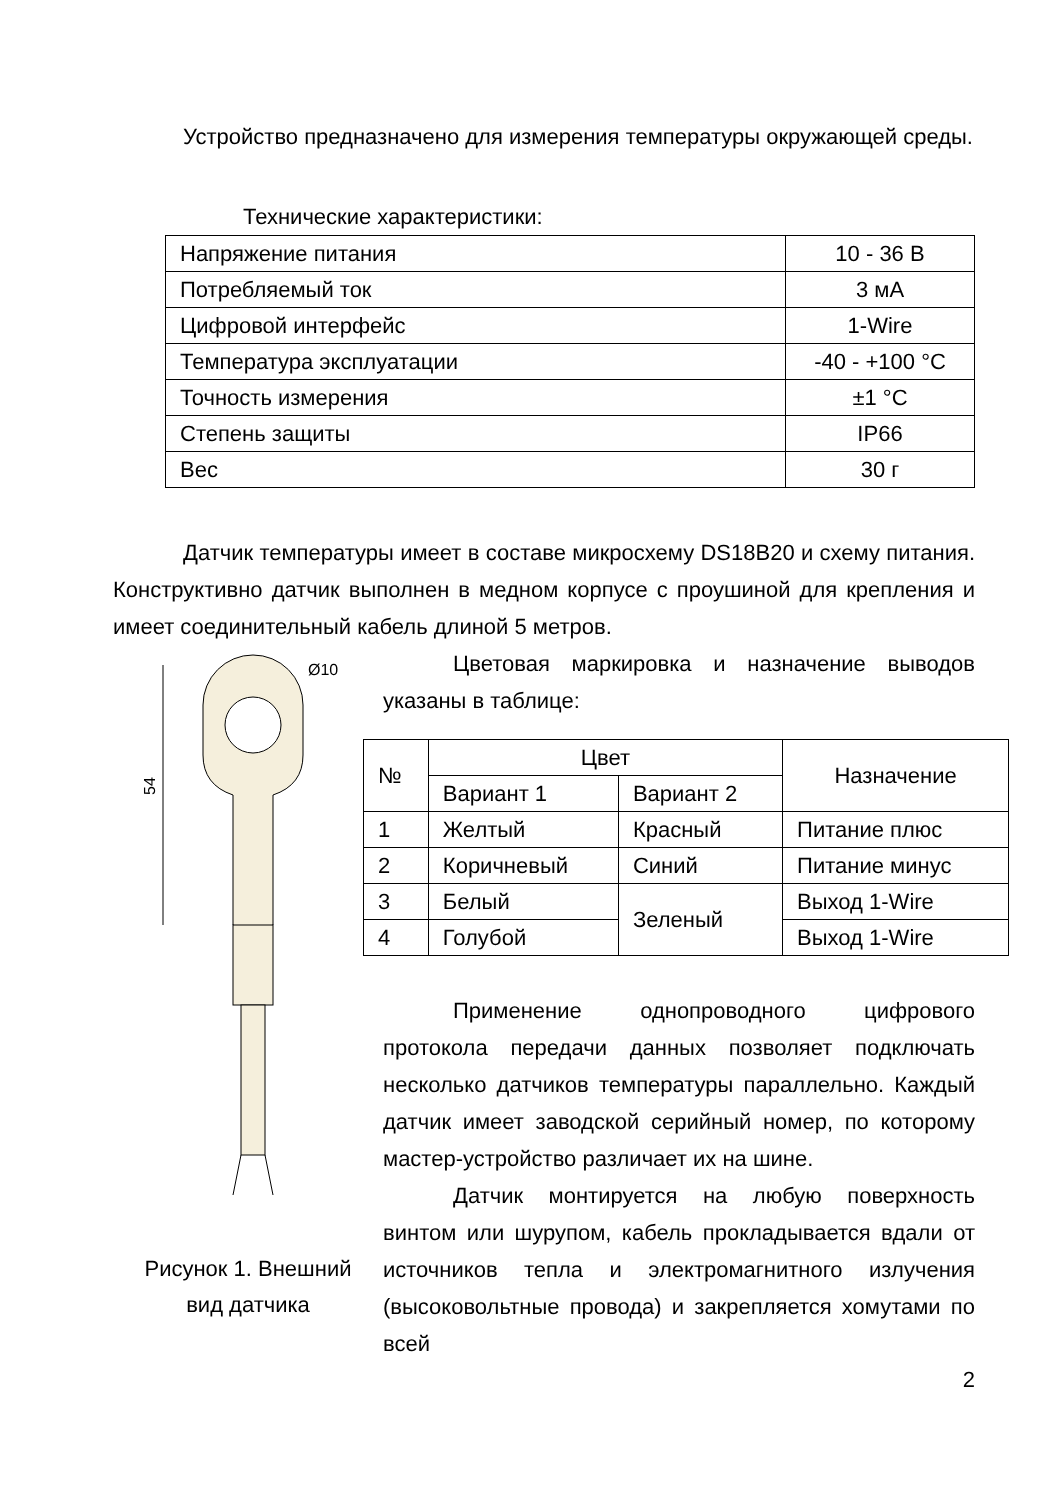Устройство предназначено для измерения температуры окружающей среды.
Технические характеристики:
| Напряжение питания | 10 - 36 В |
| Потребляемый ток | 3 мА |
| Цифровой интерфейс | 1-Wire |
| Температура эксплуатации | -40 - +100 °C |
| Точность измерения | ±1 °C |
| Степень защиты | IP66 |
| Вес | 30 г |
Датчик температуры имеет в составе микросхему DS18B20 и схему питания. Конструктивно датчик выполнен в медном корпусе с проушиной для крепления и имеет соединительный кабель длиной 5 метров.
54
Ø10
Рисунок 1. Внешний
вид датчика
Цветовая маркировка и назначение выводов указаны в таблице:
| № | Цвет | | Назначение |
| --- | --- | --- | --- |
| | Вариант 1 | Вариант 2 | |
| 1 | Желтый | Красный | Питание плюс |
| 2 | Коричневый | Синий | Питание минус |
| 3 | Белый | Зеленый | Выход 1-Wire |
| 4 | Голубой | | Выход 1-Wire |
Применение однопроводного цифрового протокола передачи данных позволяет подключать несколько датчиков температуры параллельно. Каждый датчик имеет заводской серийный номер, по которому мастер-устройство различает их на шине.
Датчик монтируется на любую поверхность винтом или шурупом, кабель прокладывается вдали от источников тепла и электромагнитного излучения (высоковольтные провода) и закрепляется хомутами по всей
2